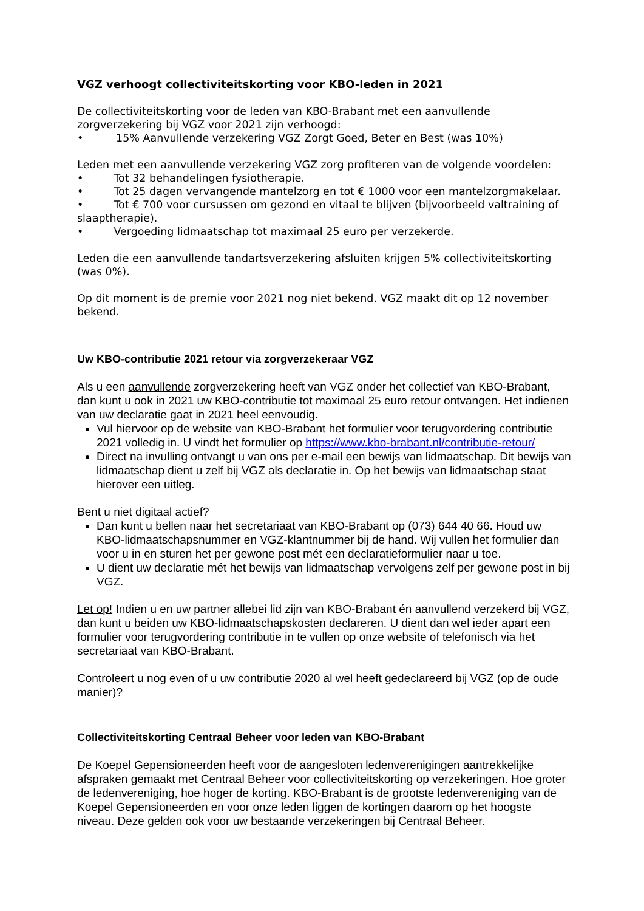VGZ verhoogt collectiviteitskorting voor KBO-leden in 2021
De collectiviteitskorting voor de leden van KBO-Brabant met een aanvullende zorgverzekering bij VGZ voor 2021 zijn verhoogd:
• 15% Aanvullende verzekering VGZ Zorgt Goed, Beter en Best (was 10%)
Leden met een aanvullende verzekering VGZ zorg profiteren van de volgende voordelen:
• Tot 32 behandelingen fysiotherapie.
• Tot 25 dagen vervangende mantelzorg en tot € 1000 voor een mantelzorgmakelaar.
• Tot € 700 voor cursussen om gezond en vitaal te blijven (bijvoorbeeld valtraining of slaaptherapie).
• Vergoeding lidmaatschap tot maximaal 25 euro per verzekerde.
Leden die een aanvullende tandartsverzekering afsluiten krijgen 5% collectiviteitskorting (was 0%).
Op dit moment is de premie voor 2021 nog niet bekend. VGZ maakt dit op 12 november bekend.
Uw KBO-contributie 2021 retour via zorgverzekeraar VGZ
Als u een aanvullende zorgverzekering heeft van VGZ onder het collectief van KBO-Brabant, dan kunt u ook in 2021 uw KBO-contributie tot maximaal 25 euro retour ontvangen. Het indienen van uw declaratie gaat in 2021 heel eenvoudig.
Vul hiervoor op de website van KBO-Brabant het formulier voor terugvordering contributie 2021 volledig in. U vindt het formulier op https://www.kbo-brabant.nl/contributie-retour/
Direct na invulling ontvangt u van ons per e-mail een bewijs van lidmaatschap. Dit bewijs van lidmaatschap dient u zelf bij VGZ als declaratie in. Op het bewijs van lidmaatschap staat hierover een uitleg.
Bent u niet digitaal actief?
Dan kunt u bellen naar het secretariaat van KBO-Brabant op (073) 644 40 66. Houd uw KBO-lidmaatschapsnummer en VGZ-klantnummer bij de hand. Wij vullen het formulier dan voor u in en sturen het per gewone post mét een declaratieformulier naar u toe.
U dient uw declaratie mét het bewijs van lidmaatschap vervolgens zelf per gewone post in bij VGZ.
Let op! Indien u en uw partner allebei lid zijn van KBO-Brabant én aanvullend verzekerd bij VGZ, dan kunt u beiden uw KBO-lidmaatschapskosten declareren. U dient dan wel ieder apart een formulier voor terugvordering contributie in te vullen op onze website of telefonisch via het secretariaat van KBO-Brabant.
Controleert u nog even of u uw contributie 2020 al wel heeft gedeclareerd bij VGZ (op de oude manier)?
Collectiviteitskorting Centraal Beheer voor leden van KBO-Brabant
De Koepel Gepensioneerden heeft voor de aangesloten ledenverenigingen aantrekkelijke afspraken gemaakt met Centraal Beheer voor collectiviteitskorting op verzekeringen. Hoe groter de ledenvereniging, hoe hoger de korting. KBO-Brabant is de grootste ledenvereniging van de Koepel Gepensioneerden en voor onze leden liggen de kortingen daarom op het hoogste niveau. Deze gelden ook voor uw bestaande verzekeringen bij Centraal Beheer.